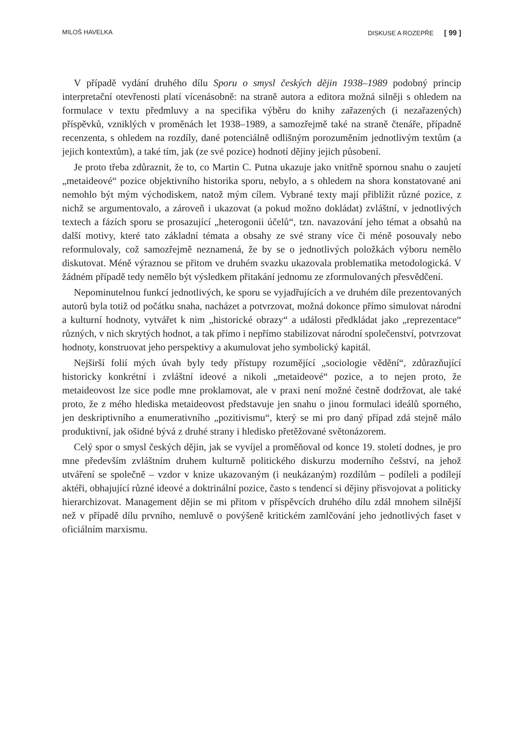MILOŠ HAVELKA DISKUSE A ROZEPŘE [ 99 ]
V případě vydání druhého dílu Sporu o smysl českých dějin 1938–1989 podobný princip interpretační otevřenosti platí vícenásobně: na straně autora a editora možná silněji s ohledem na formulace v textu předmluvy a na specifika výběru do knihy zařazených (i nezařazených) příspěvků, vzniklých v proměnách let 1938–1989, a samozřejmě také na straně čtenáře, případně recenzenta, s ohledem na rozdíly, dané potenciálně odlišným porozuměním jednotlivým textům (a jejich kontextům), a také tím, jak (ze své pozice) hodnotí dějiny jejich působení.
Je proto třeba zdůraznit, že to, co Martin C. Putna ukazuje jako vnitřně spornou snahu o zaujetí „metaideové“ pozice objektivního historika sporu, nebylo, a s ohledem na shora konstatované ani nemohlo být mým východiskem, natož mým cílem. Vybrané texty mají přiblížit různé pozice, z nichž se argumentovalo, a zároveň i ukazovat (a pokud možno dokládat) zvláštní, v jednotlivých textech a fázích sporu se prosazující „heterogonii účelů“, tzn. navazování jeho témat a obsahů na další motivy, které tato základní témata a obsahy ze své strany více či méně posouvaly nebo reformulovaly, což samozřejmě neznamená, že by se o jednotlivých položkách výboru nemělo diskutovat. Méně výraznou se přitom ve druhém svazku ukazovala problematika metodologická. V žádném případě tedy nemělo být výsledkem přitakání jednomu ze zformulovaných přesvědčení.
Nepominutelnou funkcí jednotlivých, ke sporu se vyjadřujících a ve druhém díle prezentovaných autorů byla totiž od počátku snaha, nacházet a potvrzovat, možná dokonce přímo simulovat národní a kulturní hodnoty, vytvářet k nim „historické obrazy“ a události předkládat jako „reprezentace“ různých, v nich skrytých hodnot, a tak přímo i nepřímo stabilizovat národní společenství, potvrzovat hodnoty, konstruovat jeho perspektivy a akumulovat jeho symbolický kapitál.
Nejširší folií mých úvah byly tedy přístupy rozumějící „sociologie vědění“, zdůrazňující historicky konkrétní i zvláštní ideové a nikoli „metaideové“ pozice, a to nejen proto, že metaideovost lze sice podle mne proklamovat, ale v praxi není možné čestně dodržovat, ale také proto, že z mého hlediska metaideovost představuje jen snahu o jinou formulaci ideálů sporného, jen deskriptivního a enumerativního „pozitivismu“, který se mi pro daný případ zdá stejně málo produktivní, jak ošidné bývá z druhé strany i hledisko přetěžované světonázorem.
Celý spor o smysl českých dějin, jak se vyvíjel a proměňoval od konce 19. století dodnes, je pro mne především zvláštním druhem kulturně politického diskurzu moderního češství, na jehož utváření se společně – vzdor v knize ukazovaným (i neukázaným) rozdílům – podíleli a podílejí aktéři, obhajující různé ideové a doktrinální pozice, často s tendencí si dějiny přisvojovat a politicky hierarchizovat. Management dějin se mi přitom v příspěvcích druhého dílu zdál mnohem silnější než v případě dílu prvního, nemluvě o povýšeně kritickém zamlčování jeho jednotlivých faset v oficiálním marxismu.